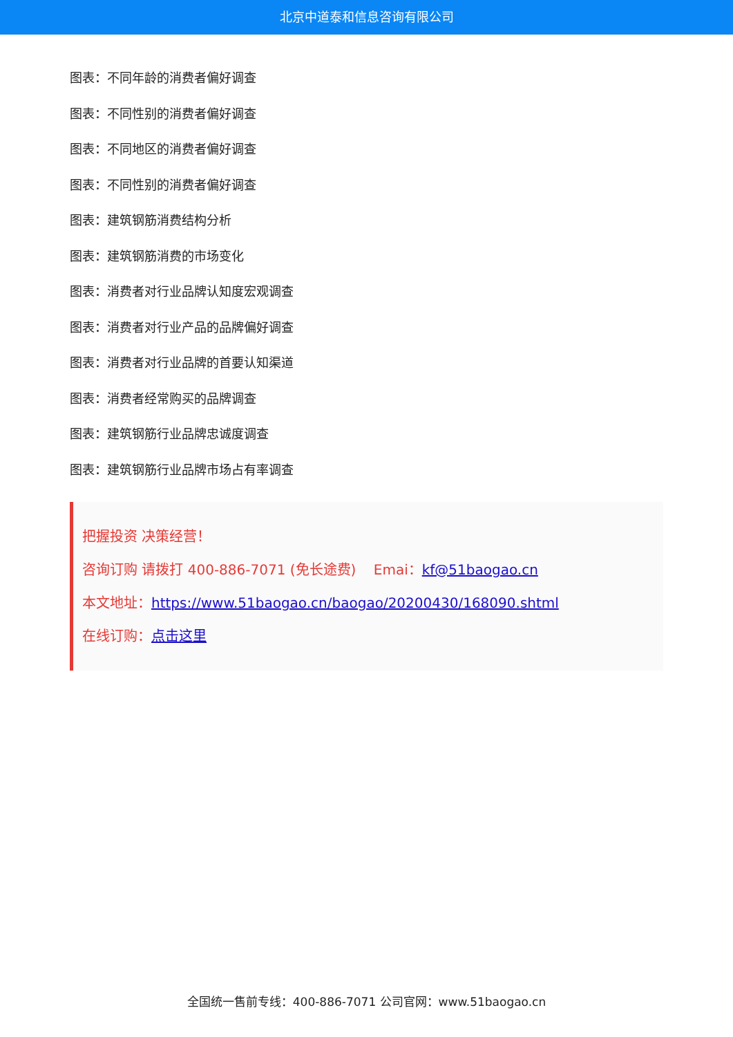北京中道泰和信息咨询有限公司
图表：不同年龄的消费者偏好调查
图表：不同性别的消费者偏好调查
图表：不同地区的消费者偏好调查
图表：不同性别的消费者偏好调查
图表：建筑钢筋消费结构分析
图表：建筑钢筋消费的市场变化
图表：消费者对行业品牌认知度宏观调查
图表：消费者对行业产品的品牌偏好调查
图表：消费者对行业品牌的首要认知渠道
图表：消费者经常购买的品牌调查
图表：建筑钢筋行业品牌忠诚度调查
图表：建筑钢筋行业品牌市场占有率调查
把握投资 决策经营！
咨询订购 请拨打 400-886-7071 (免长途费) Emai：kf@51baogao.cn
本文地址：https://www.51baogao.cn/baogao/20200430/168090.shtml
在线订购：点击这里
全国统一售前专线：400-886-7071 公司官网：www.51baogao.cn